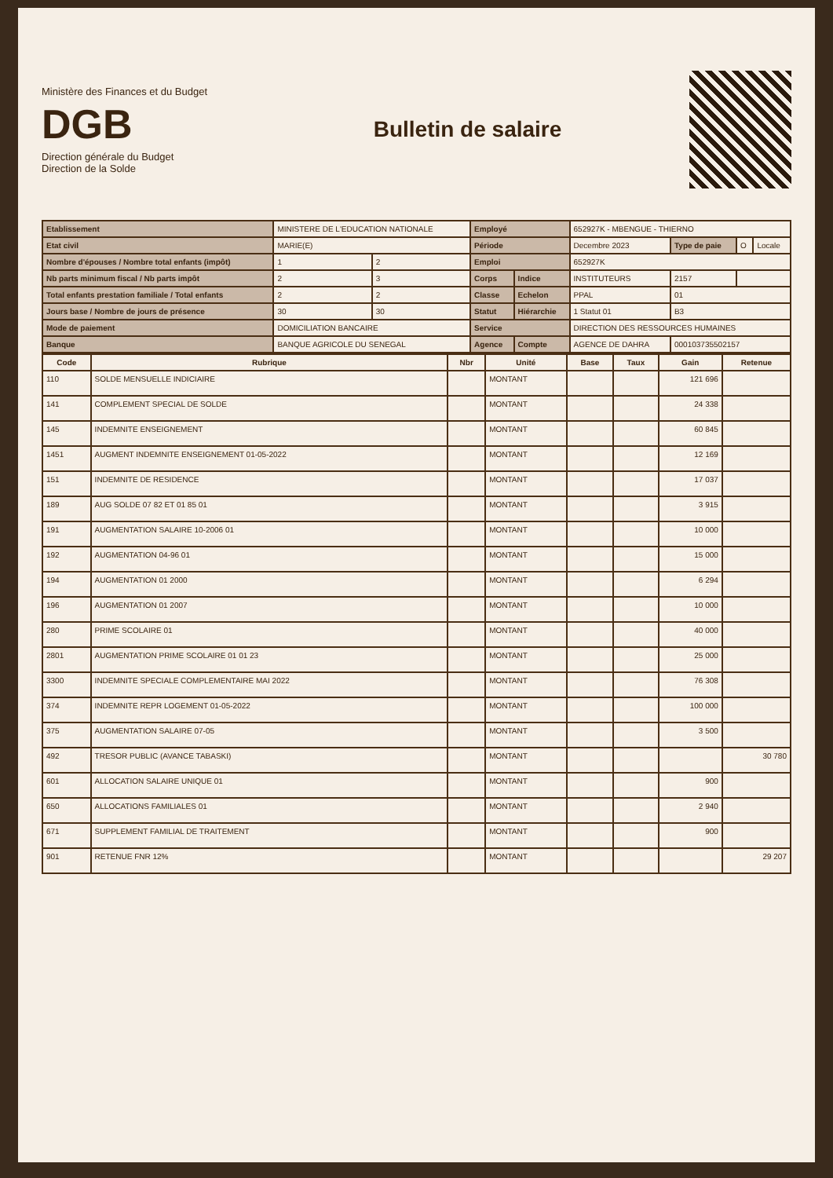Ministère des Finances et du Budget
DGB
Direction générale du Budget
Direction de la Solde
Bulletin de salaire
| Etablissement | MINISTERE DE L'EDUCATION NATIONALE | | Employé | | 652927K - MBENGUE - THIERNO | | | |
| Etat civil | MARIE(E) | | Période | | Decembre 2023 | Type de paie | O | Locale |
| Nombre d'épouses / Nombre total enfants (impôt) | 1 | 2 | Emploi | | 652927K | | | |
| Nb parts minimum fiscal / Nb parts impôt | 2 | 3 | Corps | Indice | INSTITUTEURS | 2157 | | |
| Total enfants prestation familiale / Total enfants | 2 | 2 | Classe | Echelon | PPAL | 01 | | |
| Jours base / Nombre de jours de présence | 30 | 30 | Statut | Hiérarchie | 1 Statut 01 | B3 | | |
| Mode de paiement | DOMICILIATION BANCAIRE | | Service | | DIRECTION DES RESSOURCES HUMAINES | | | |
| Banque | BANQUE AGRICOLE DU SENEGAL | | Agence | Compte | AGENCE DE DAHRA | 000103735502157 | | |
| Code | Rubrique | Nbr | Unité | Base | Taux | Gain | Retenue |
| --- | --- | --- | --- | --- | --- | --- | --- |
| 110 | SOLDE MENSUELLE INDICIAIRE | | MONTANT | | | 121 696 | |
| 141 | COMPLEMENT SPECIAL DE SOLDE | | MONTANT | | | 24 338 | |
| 145 | INDEMNITE ENSEIGNEMENT | | MONTANT | | | 60 845 | |
| 1451 | AUGMENT INDEMNITE ENSEIGNEMENT 01-05-2022 | | MONTANT | | | 12 169 | |
| 151 | INDEMNITE DE RESIDENCE | | MONTANT | | | 17 037 | |
| 189 | AUG SOLDE 07 82 ET 01 85 01 | | MONTANT | | | 3 915 | |
| 191 | AUGMENTATION SALAIRE 10-2006 01 | | MONTANT | | | 10 000 | |
| 192 | AUGMENTATION 04-96 01 | | MONTANT | | | 15 000 | |
| 194 | AUGMENTATION 01 2000 | | MONTANT | | | 6 294 | |
| 196 | AUGMENTATION 01 2007 | | MONTANT | | | 10 000 | |
| 280 | PRIME SCOLAIRE 01 | | MONTANT | | | 40 000 | |
| 2801 | AUGMENTATION PRIME SCOLAIRE 01 01 23 | | MONTANT | | | 25 000 | |
| 3300 | INDEMNITE SPECIALE COMPLEMENTAIRE MAI 2022 | | MONTANT | | | 76 308 | |
| 374 | INDEMNITE REPR LOGEMENT 01-05-2022 | | MONTANT | | | 100 000 | |
| 375 | AUGMENTATION SALAIRE 07-05 | | MONTANT | | | 3 500 | |
| 492 | TRESOR PUBLIC (AVANCE TABASKI) | | MONTANT | | | | 30 780 |
| 601 | ALLOCATION SALAIRE UNIQUE 01 | | MONTANT | | | 900 | |
| 650 | ALLOCATIONS FAMILIALES 01 | | MONTANT | | | 2 940 | |
| 671 | SUPPLEMENT FAMILIAL DE TRAITEMENT | | MONTANT | | | 900 | |
| 901 | RETENUE FNR 12% | | MONTANT | | | | 29 207 |